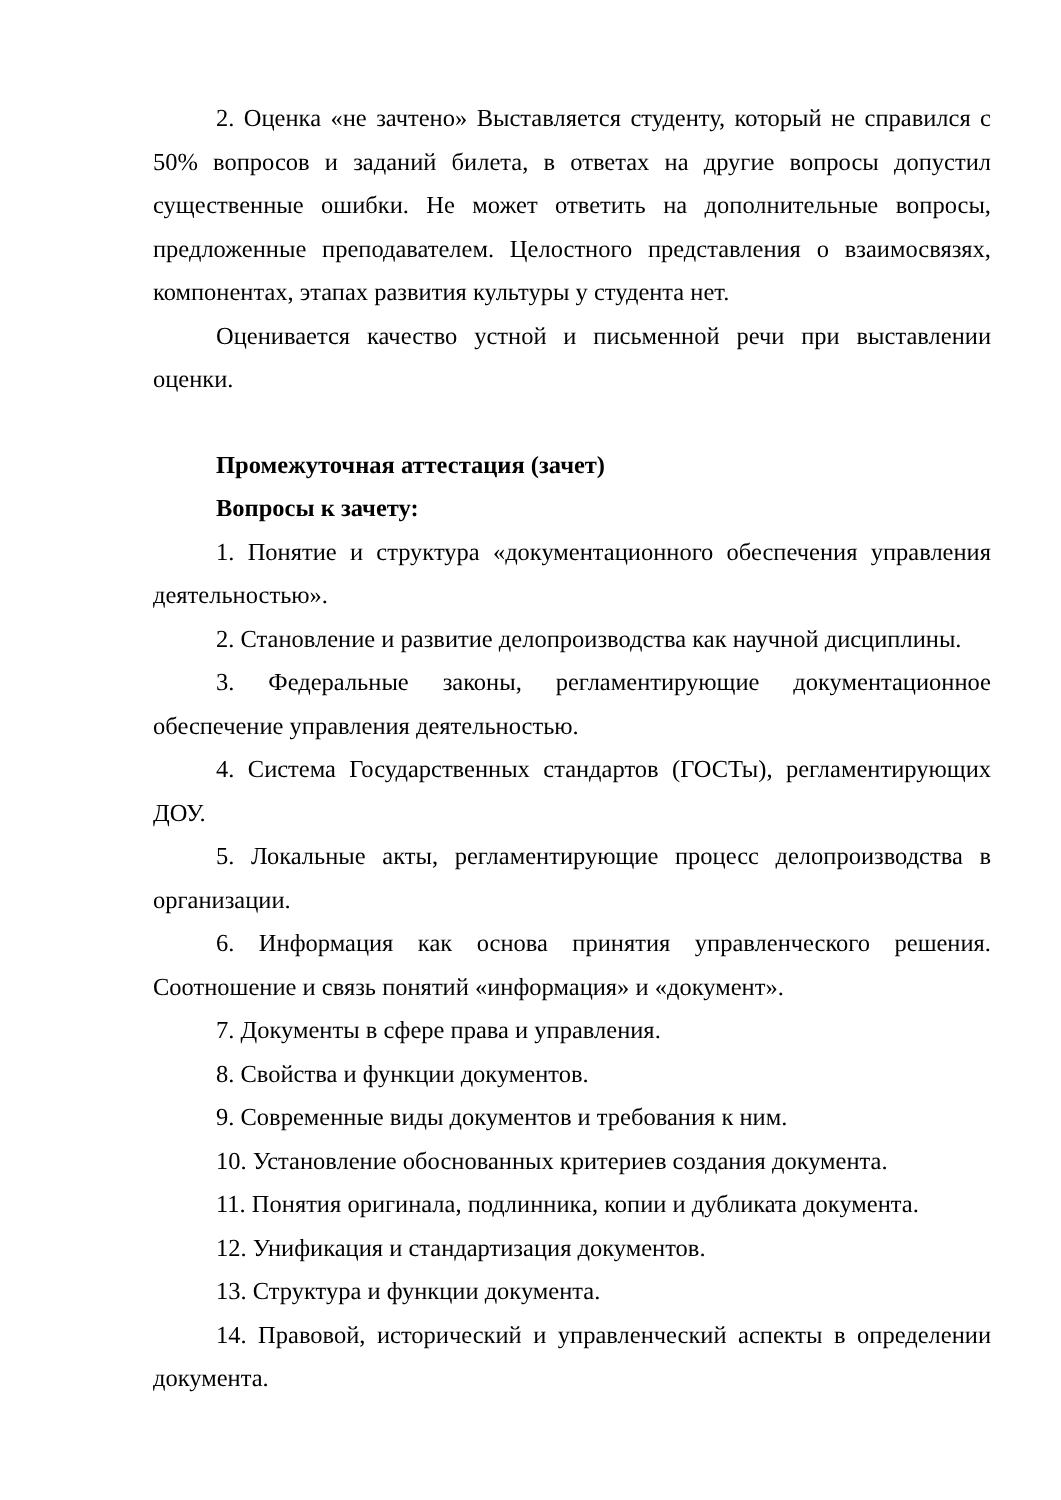2. Оценка «не зачтено» Выставляется студенту, который не справился с 50% вопросов и заданий билета, в ответах на другие вопросы допустил существенные ошибки. Не может ответить на дополнительные вопросы, предложенные преподавателем. Целостного представления о взаимосвязях, компонентах, этапах развития культуры у студента нет.
Оценивается качество устной и письменной речи при выставлении оценки.
Промежуточная аттестация (зачет)
Вопросы к зачету:
1. Понятие и структура «документационного обеспечения управления деятельностью».
2. Становление и развитие делопроизводства как научной дисциплины.
3. Федеральные законы, регламентирующие документационное обеспечение управления деятельностью.
4. Система Государственных стандартов (ГОСТы), регламентирующих ДОУ.
5. Локальные акты, регламентирующие процесс делопроизводства в организации.
6. Информация как основа принятия управленческого решения. Соотношение и связь понятий «информация» и «документ».
7. Документы в сфере права и управления.
8. Свойства и функции документов.
9. Современные виды документов и требования к ним.
10. Установление обоснованных критериев создания документа.
11. Понятия оригинала, подлинника, копии и дубликата документа.
12. Унификация и стандартизация документов.
13. Структура и функции документа.
14. Правовой, исторический и управленческий аспекты в определении документа.